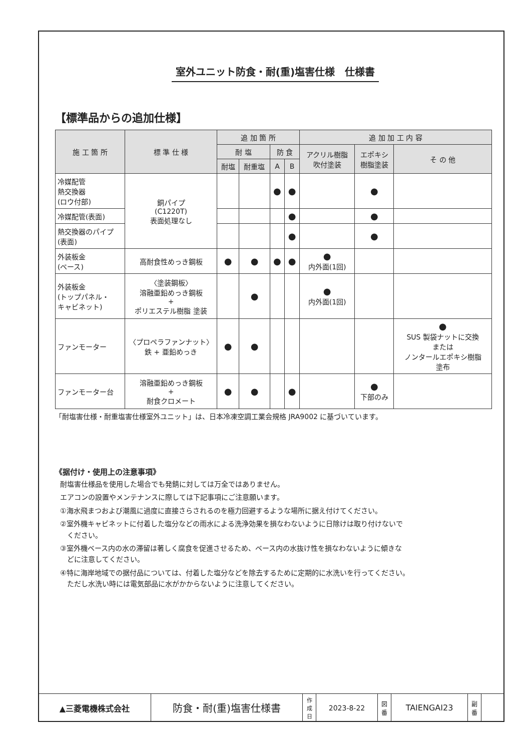室外ユニット防食・耐(重)塩害仕様　仕様書
【標準品からの追加仕様】
| 施 工 箇 所 | 標 準 仕 様 | 追 加 箇 所 | | | | 追 加 加 工 内 容 | | |
| --- | --- | --- | --- | --- | --- | --- | --- | --- |
| | | 耐 塩 | | 防 食 | | アクリル樹脂 吹付塗装 | エポキシ 樹脂塗装 | そ の 他 |
| | | 耐塩 | 耐重塩 | A | B | | | |
| 冷媒配管 熱交換器 (ロウ付部) | 銅パイプ (C1220T) 表面処理なし | | | ● | ● | | ● | |
| 冷媒配管(表面) | | | | | ● | | ● | |
| 熱交換器のパイプ (表面) | | | | | ● | | ● | |
| 外装板金 (ベース) | 高耐食性めっき鋼板 | ● | ● | ● | ● | ● 内外面(1回) | | |
| 外装板金 (トップパネル・ キャビネット) | 〈塗装鋼板〉 溶融亜鉛めっき鋼板 + ポリエステル樹脂 塗装 | | ● | | | ● 内外面(1回) | | |
| ファンモーター | 〈プロペラファンナット〉 鉄 + 亜鉛めっき | ● | ● | | | | | ● SUS 製袋ナットに交換 または ノンタールエポキシ樹脂 塗布 |
| ファンモーター台 | 溶融亜鉛めっき鋼板 + 耐食クロメート | ● | ● | | ● | | ● 下部のみ | |
「耐塩害仕様・耐重塩害仕様室外ユニット」は、日本冷凍空調工業会規格 JRA9002 に基づいています。
《据付け・使用上の注意事項》
耐塩害仕様品を使用した場合でも発錆に対しては万全ではありません。
エアコンの設置やメンテナンスに際しては下記事項にご注意願います。
①海水飛まつおよび潮風に過度に直接さらされるのを極力回避するような場所に据え付けてください。
②室外機キャビネットに付着した塩分などの雨水による洗浄効果を損なわないように日除けは取り付けないで
　ください。
③室外機ベース内の水の滞留は著しく腐食を促進させるため、ベース内の水抜け性を損なわないように傾きな
　どに注意してください。
④特に海岸地域での据付品については、付着した塩分などを除去するために定期的に水洗いを行ってください。
　ただし水洗い時には電気部品に水がかからないように注意してください。
| ▲三菱電機株式会社 | 防食・耐(重)塩害仕様書 | 作 成 日 | 2023-8-22 | 図 番 | TAIENGAI23 | 副 番 | |